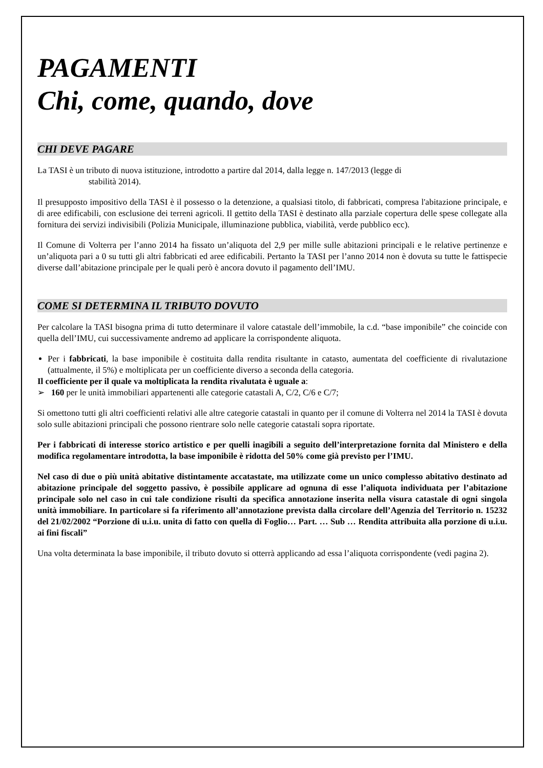PAGAMENTI
Chi, come, quando, dove
CHI DEVE PAGARE
La TASI è un tributo di nuova istituzione, introdotto a partire dal 2014, dalla legge n. 147/2013 (legge di
stabilità 2014).
Il presupposto impositivo della TASI è il possesso o la detenzione, a qualsiasi titolo, di fabbricati, compresa l'abitazione principale, e di aree edificabili, con esclusione dei terreni agricoli. Il gettito della TASI è destinato alla parziale copertura delle spese collegate alla fornitura dei servizi indivisibili (Polizia Municipale, illuminazione pubblica, viabilità, verde pubblico ecc).
Il Comune di Volterra per l’anno 2014 ha fissato un’aliquota del 2,9 per mille sulle abitazioni principali e le relative pertinenze e un’aliquota pari a 0 su tutti gli altri fabbricati ed aree edificabili. Pertanto la TASI per l’anno 2014 non è dovuta su tutte le fattispecie diverse dall’abitazione principale per le quali però è ancora dovuto il pagamento dell’IMU.
COME SI DETERMINA IL TRIBUTO DOVUTO
Per calcolare la TASI bisogna prima di tutto determinare il valore catastale dell’immobile, la c.d. “base imponibile” che coincide con quella dell’IMU, cui successivamente andremo ad applicare la corrispondente aliquota.
Per i fabbricati, la base imponibile è costituita dalla rendita risultante in catasto, aumentata del coefficiente di rivalutazione (attualmente, il 5%) e moltiplicata per un coefficiente diverso a seconda della categoria.
Il coefficiente per il quale va moltiplicata la rendita rivalutata è uguale a:
➢ 160 per le unità immobiliari appartenenti alle categorie catastali A, C/2, C/6 e C/7;
Si omettono tutti gli altri coefficienti relativi alle altre categorie catastali in quanto per il comune di Volterra nel 2014 la TASI è dovuta solo sulle abitazioni principali che possono rientrare solo nelle categorie catastali sopra riportate.
Per i fabbricati di interesse storico artistico e per quelli inagibili a seguito dell’interpretazione fornita dal Ministero e della modifica regolamentare introdotta, la base imponibile è ridotta del 50% come già previsto per l’IMU.
Nel caso di due o più unità abitative distintamente accatastate, ma utilizzate come un unico complesso abitativo destinato ad abitazione principale del soggetto passivo, è possibile applicare ad ognuna di esse l’aliquota individuata per l’abitazione principale solo nel caso in cui tale condizione risulti da specifica annotazione inserita nella visura catastale di ogni singola unità immobiliare. In particolare si fa riferimento all’annotazione prevista dalla circolare dell’Agenzia del Territorio n. 15232 del 21/02/2002 “Porzione di u.i.u. unita di fatto con quella di Foglio… Part. … Sub … Rendita attribuita alla porzione di u.i.u. ai fini fiscali”
Una volta determinata la base imponibile, il tributo dovuto si otterrà applicando ad essa l’aliquota corrispondente (vedi pagina 2).